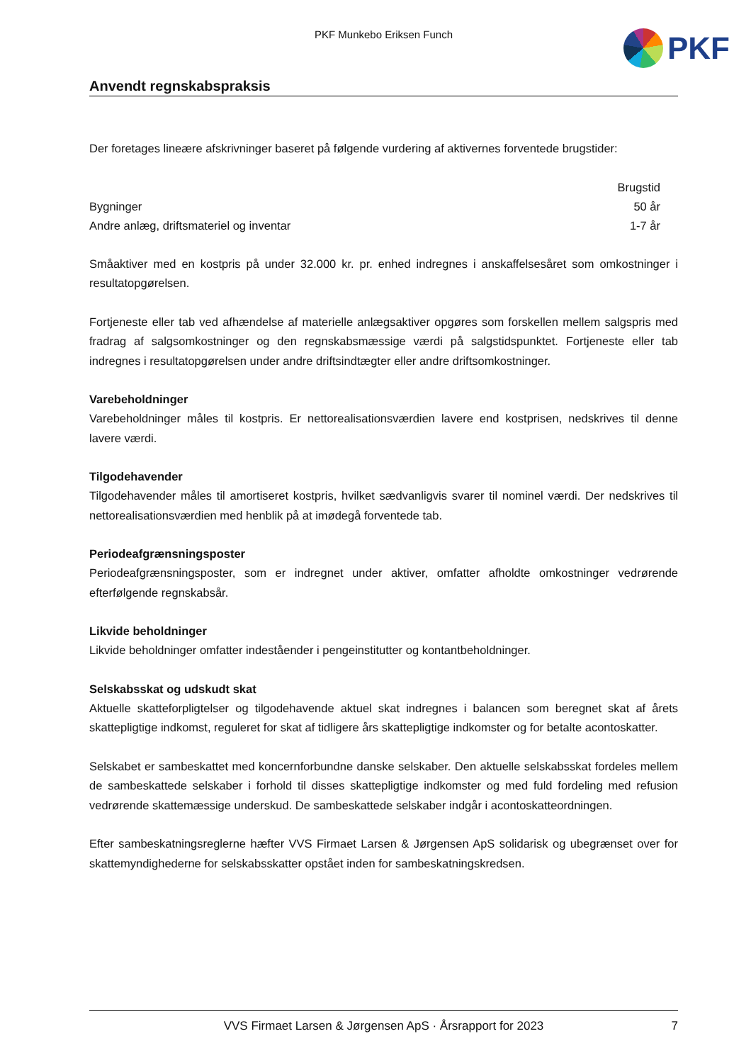PKF Munkebo Eriksen Funch
PKF
Anvendt regnskabspraksis
Der foretages lineære afskrivninger baseret på følgende vurdering af aktivernes forventede brugstider:
| | Brugstid |
| --- | --- |
| Bygninger | 50 år |
| Andre anlæg, driftsmateriel og inventar | 1-7 år |
Småaktiver med en kostpris på under 32.000 kr. pr. enhed indregnes i anskaffelsesåret som omkostninger i resultatopgørelsen.
Fortjeneste eller tab ved afhændelse af materielle anlægsaktiver opgøres som forskellen mellem salgspris med fradrag af salgsomkostninger og den regnskabsmæssige værdi på salgstidspunktet. Fortjeneste eller tab indregnes i resultatopgørelsen under andre driftsindtægter eller andre driftsomkostninger.
Varebeholdninger
Varebeholdninger måles til kostpris. Er nettorealisationsværdien lavere end kostprisen, nedskrives til denne lavere værdi.
Tilgodehavender
Tilgodehavender måles til amortiseret kostpris, hvilket sædvanligvis svarer til nominel værdi. Der nedskrives til nettorealisationsværdien med henblik på at imødegå forventede tab.
Periodeafgrænsningsposter
Periodeafgrænsningsposter, som er indregnet under aktiver, omfatter afholdte omkostninger vedrørende efterfølgende regnskabsår.
Likvide beholdninger
Likvide beholdninger omfatter indeståender i pengeinstitutter og kontantbeholdninger.
Selskabsskat og udskudt skat
Aktuelle skatteforpligtelser og tilgodehavende aktuel skat indregnes i balancen som beregnet skat af årets skattepligtige indkomst, reguleret for skat af tidligere års skattepligtige indkomster og for betalte acontoskatter.
Selskabet er sambeskattet med koncernforbundne danske selskaber. Den aktuelle selskabsskat fordeles mellem de sambeskattede selskaber i forhold til disses skattepligtige indkomster og med fuld fordeling med refusion vedrørende skattemæssige underskud. De sambeskattede selskaber indgår i acontoskatteordningen.
Efter sambeskatningsreglerne hæfter VVS Firmaet Larsen & Jørgensen ApS solidarisk og ubegrænset over for skattemyndighederne for selskabsskatter opstået inden for sambeskatningskredsen.
VVS Firmaet Larsen & Jørgensen ApS · Årsrapport for 2023 7